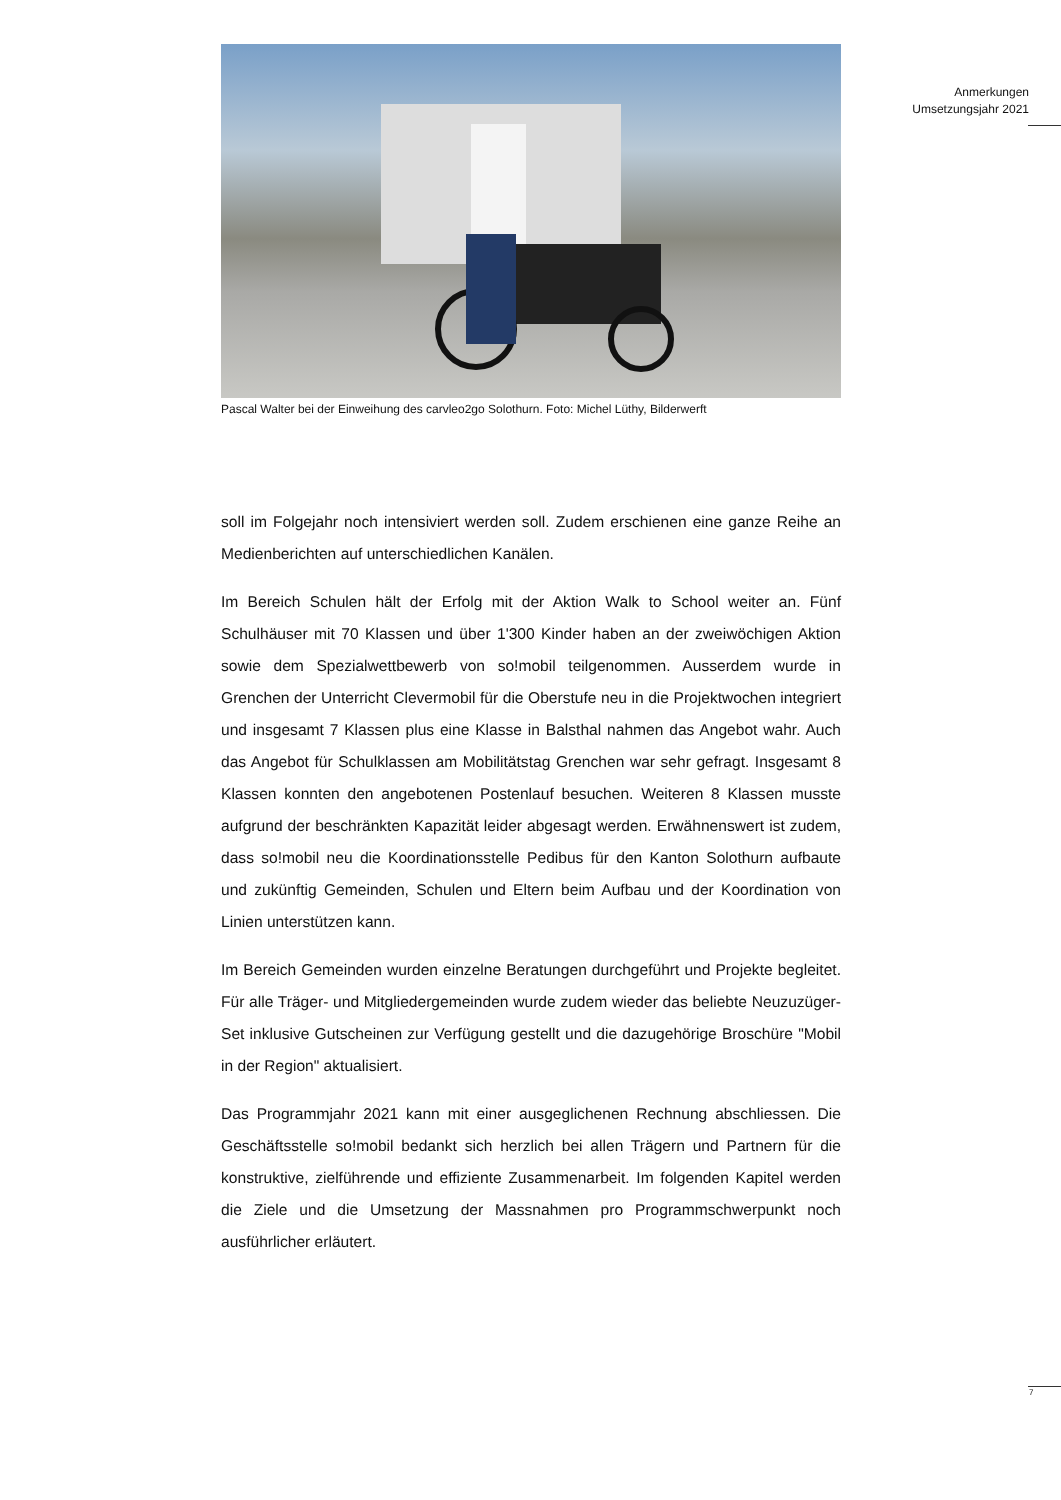Anmerkungen
Umsetzungsjahr 2021
Pascal Walter bei der Einweihung des carvleo2go Solothurn. Foto: Michel Lüthy, Bilderwerft
soll im Folgejahr noch intensiviert werden soll. Zudem erschienen eine ganze Reihe an Medienberichten auf unterschiedlichen Kanälen.
Im Bereich Schulen hält der Erfolg mit der Aktion Walk to School weiter an. Fünf Schulhäuser mit 70 Klassen und über 1'300 Kinder haben an der zweiwöchigen Aktion sowie dem Spezialwettbewerb von so!mobil teilgenommen. Ausserdem wurde in Grenchen der Unterricht Clevermobil für die Oberstufe neu in die Projektwochen integriert und insgesamt 7 Klassen plus eine Klasse in Balsthal nahmen das Angebot wahr. Auch das Angebot für Schulklassen am Mobilitätstag Grenchen war sehr gefragt. Insgesamt 8 Klassen konnten den angebotenen Postenlauf besuchen. Weiteren 8 Klassen musste aufgrund der beschränkten Kapazität leider abgesagt werden. Erwähnenswert ist zudem, dass so!mobil neu die Koordinationsstelle Pedibus für den Kanton Solothurn aufbaute und zukünftig Gemeinden, Schulen und Eltern beim Aufbau und der Koordination von Linien unterstützen kann.
Im Bereich Gemeinden wurden einzelne Beratungen durchgeführt und Projekte begleitet. Für alle Träger- und Mitgliedergemeinden wurde zudem wieder das beliebte Neuzuzüger-Set inklusive Gutscheinen zur Verfügung gestellt und die dazugehörige Broschüre "Mobil in der Region" aktualisiert.
Das Programmjahr 2021 kann mit einer ausgeglichenen Rechnung abschliessen. Die Geschäftsstelle so!mobil bedankt sich herzlich bei allen Trägern und Partnern für die konstruktive, zielführende und effiziente Zusammenarbeit. Im folgenden Kapitel werden die Ziele und die Umsetzung der Massnahmen pro Programmschwerpunkt noch ausführlicher erläutert.
7